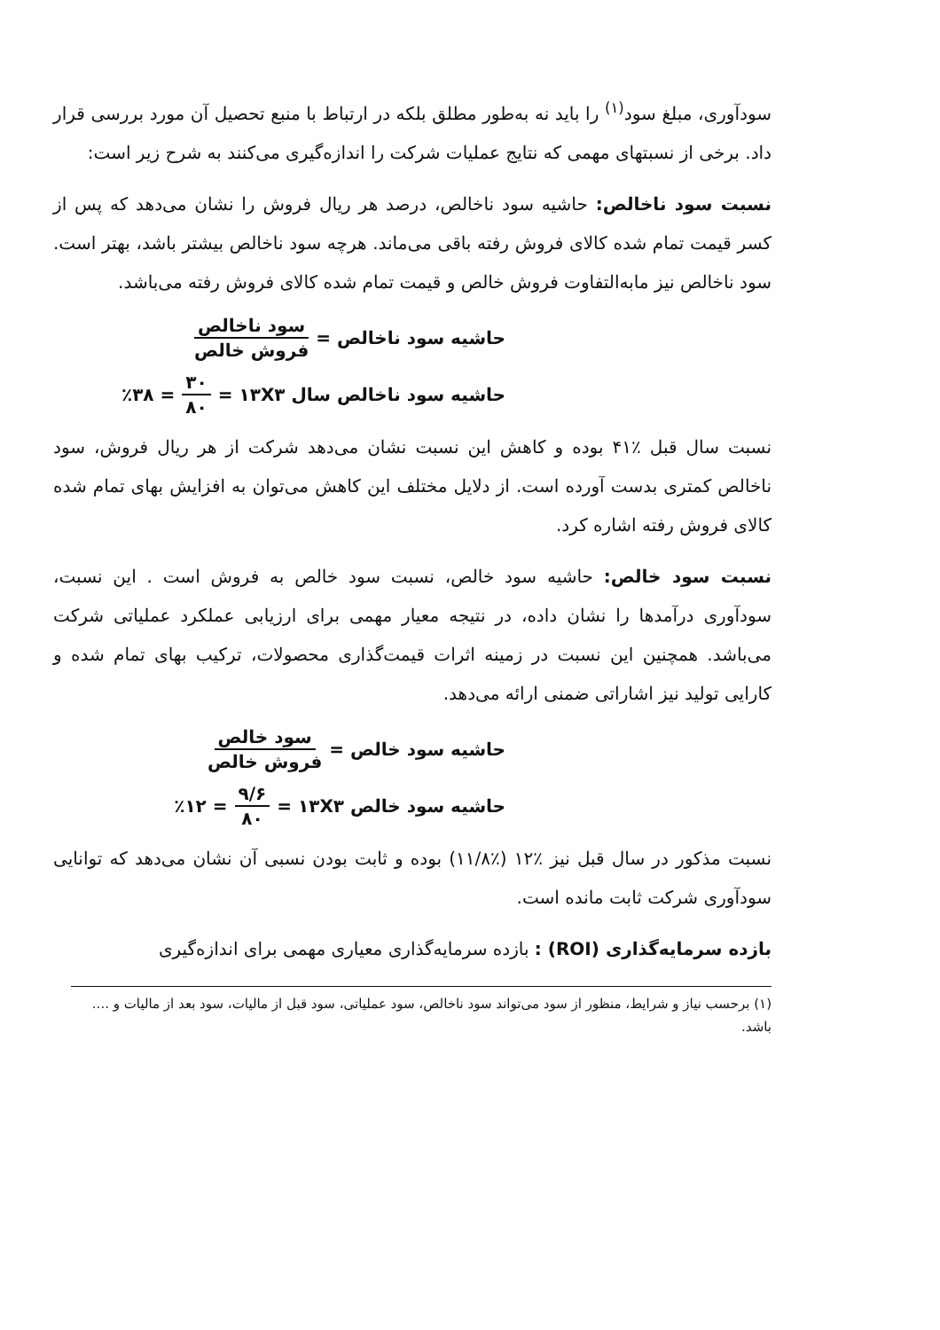سودآوری، مبلغ سود<sup>(۱)</sup> را باید نه به‌طور مطلق بلکه در ارتباط با منبع تحصیل آن مورد بررسی قرار داد. برخی از نسبتهای مهمی که نتایج عملیات شرکت را اندازه‌گیری می‌کنند به شرح زیر است:
نسبت سود ناخالص: حاشیه سود ناخالص، درصد هر ریال فروش را نشان می‌دهد که پس از کسر قیمت تمام شده کالای فروش رفته باقی می‌ماند. هرچه سود ناخالص بیشتر باشد، بهتر است. سود ناخالص نیز مابه‌التفاوت فروش خالص و قیمت تمام شده کالای فروش رفته می‌باشد.
حاشیه سود ناخالص = سود ناخالص فروش خالص
حاشیه سود ناخالص سال ۱۳X۳ = ۳۰ ۸۰ = ٪۳۸
نسبت سال قبل ٪۴۱ بوده و کاهش این نسبت نشان می‌دهد شرکت از هر ریال فروش، سود ناخالص کمتری بدست آورده است. از دلایل مختلف این کاهش می‌توان به افزایش بهای تمام شده کالای فروش رفته اشاره کرد.
نسبت سود خالص: حاشیه سود خالص، نسبت سود خالص به فروش است . این نسبت، سودآوری درآمدها را نشان داده، در نتیجه معیار مهمی برای ارزیابی عملکرد عملیاتی شرکت می‌باشد. همچنین این نسبت در زمینه اثرات قیمت‌گذاری محصولات، ترکیب بهای تمام شده و کارایی تولید نیز اشاراتی ضمنی ارائه می‌دهد.
حاشیه سود خالص = سود خالص فروش خالص
حاشیه سود خالص ۱۳X۳ = ۹/۶ ۸۰ = ٪۱۲
نسبت مذکور در سال قبل نیز ٪۱۲ (٪۱۱/۸) بوده و ثابت بودن نسبی آن نشان می‌دهد که توانایی سودآوری شرکت ثابت مانده است.
بازده سرمایه‌گذاری (ROI) : بازده سرمایه‌گذاری معیاری مهمی برای اندازه‌گیری
(۱) برحسب نیاز و شرایط، منظور از سود می‌تواند سود ناخالص، سود عملیاتی، سود قبل از مالیات، سود بعد از مالیات و .... باشد.